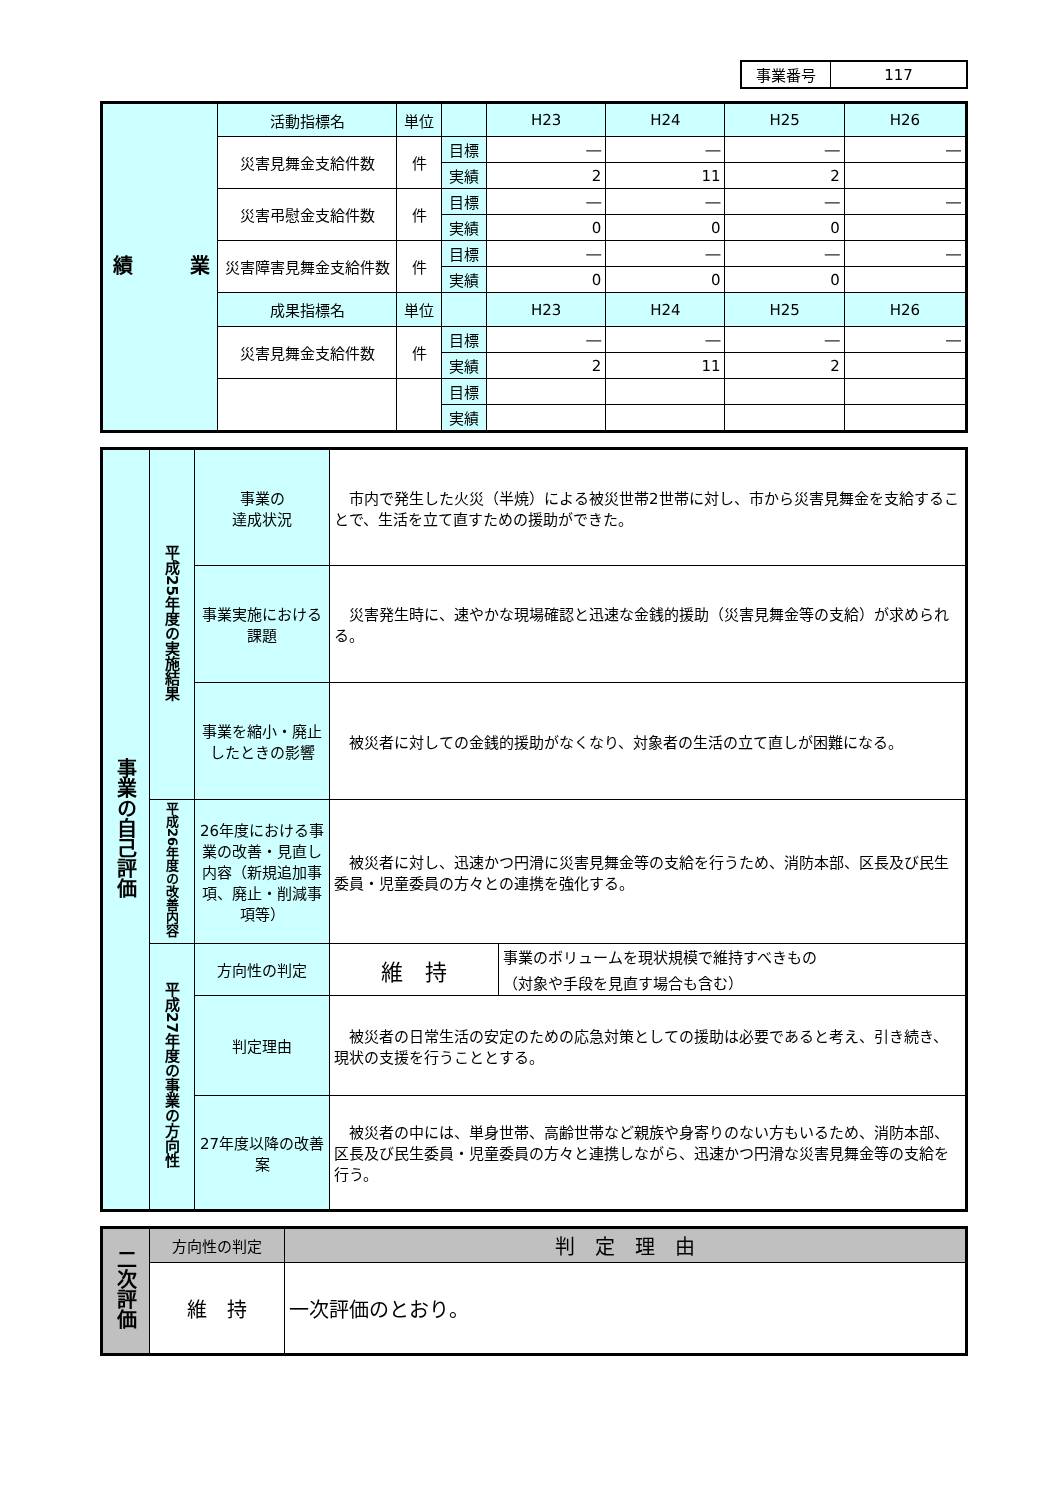| 事業番号 | 117 |
| 業 績 | 活動指標名 | 単位 | | H23 | H24 | H25 | H26 |
| | 災害見舞金支給件数 | 件 | 目標 | ― | ― | ― | ― |
| | | | 実績 | 2 | 11 | 2 | |
| | 災害弔慰金支給件数 | 件 | 目標 | ― | ― | ― | ― |
| | | | 実績 | 0 | 0 | 0 | |
| | 災害障害見舞金支給件数 | 件 | 目標 | ― | ― | ― | ― |
| | | | 実績 | 0 | 0 | 0 | |
| | 成果指標名 | 単位 | | H23 | H24 | H25 | H26 |
| | 災害見舞金支給件数 | 件 | 目標 | ― | ― | ― | ― |
| | | | 実績 | 2 | 11 | 2 | |
| | | | 目標 | | | | |
| | | | 実績 | | | | |
| 事業の自己評価 | 平成25年度の実施結果 | 事業の 達成状況 | 市内で発生した火災（半焼）による被災世帯2世帯に対し、市から災害見舞金を支給することで、生活を立て直すための援助ができた。 | |
| | | 事業実施における課題 | 災害発生時に、速やかな現場確認と迅速な金銭的援助（災害見舞金等の支給）が求められる。 | |
| | | 事業を縮小・廃止したときの影響 | 被災者に対しての金銭的援助がなくなり、対象者の生活の立て直しが困難になる。 | |
| | 平成26年度の改善内容 | 26年度における事業の改善・見直し内容（新規追加事項、廃止・削減事項等） | 被災者に対し、迅速かつ円滑に災害見舞金等の支給を行うため、消防本部、区長及び民生委員・児童委員の方々との連携を強化する。 | |
| | 平成27年度の事業の方向性 | 方向性の判定 | 維 持 | 事業のボリュームを現状規模で維持すべきもの （対象や手段を見直す場合も含む） |
| | | 判定理由 | 被災者の日常生活の安定のための応急対策としての援助は必要であると考え、引き続き、現状の支援を行うこととする。 | |
| | | 27年度以降の改善案 | 被災者の中には、単身世帯、高齢世帯など親族や身寄りのない方もいるため、消防本部、区長及び民生委員・児童委員の方々と連携しながら、迅速かつ円滑な災害見舞金等の支給を行う。 | |
| 二次評価 | 方向性の判定 | 判 定 理 由 |
| | 維 持 | 一次評価のとおり。 |